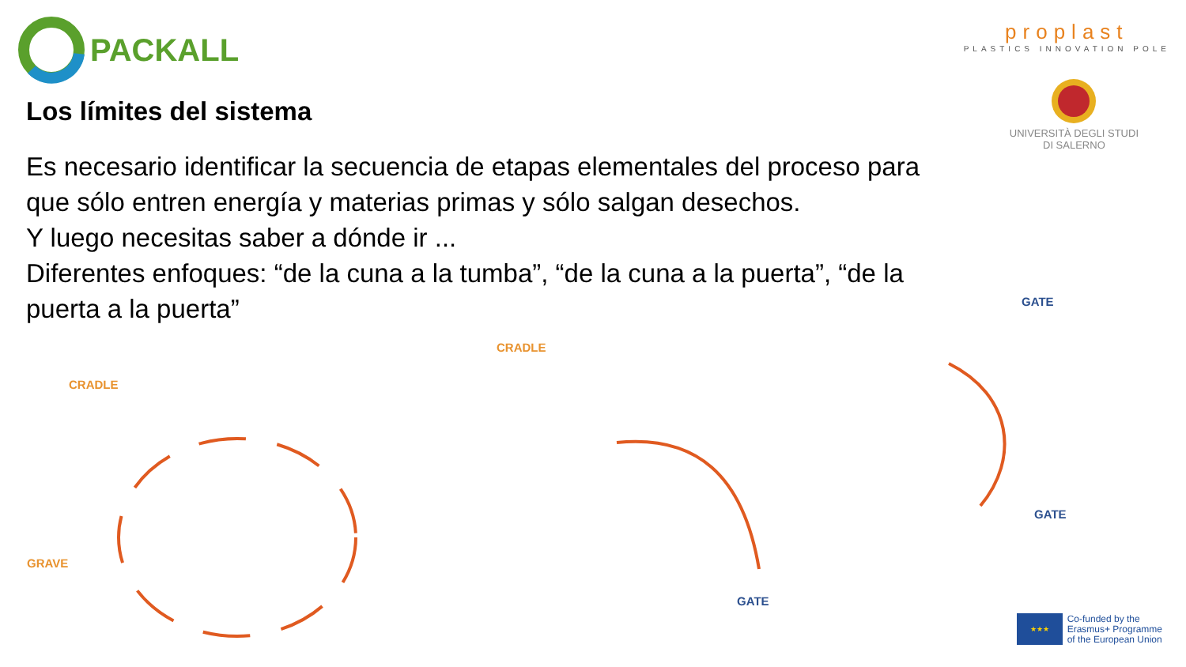PACKALL
proplast
PLASTICS INNOVATION POLE
UNIVERSITÀ DEGLI STUDI
DI SALERNO
Los límites del sistema
Es necesario identificar la secuencia de etapas elementales del proceso para que sólo entren energía y materias primas y sólo salgan desechos.
Y luego necesitas saber a dónde ir ...
Diferentes enfoques: “de la cuna a la tumba”, “de la cuna a la puerta”, “de la puerta a la puerta”
CRADLE
GRAVE
CRADLE
GATE
GATE
GATE
★★★
Co-funded by the
Erasmus+ Programme
of the European Union